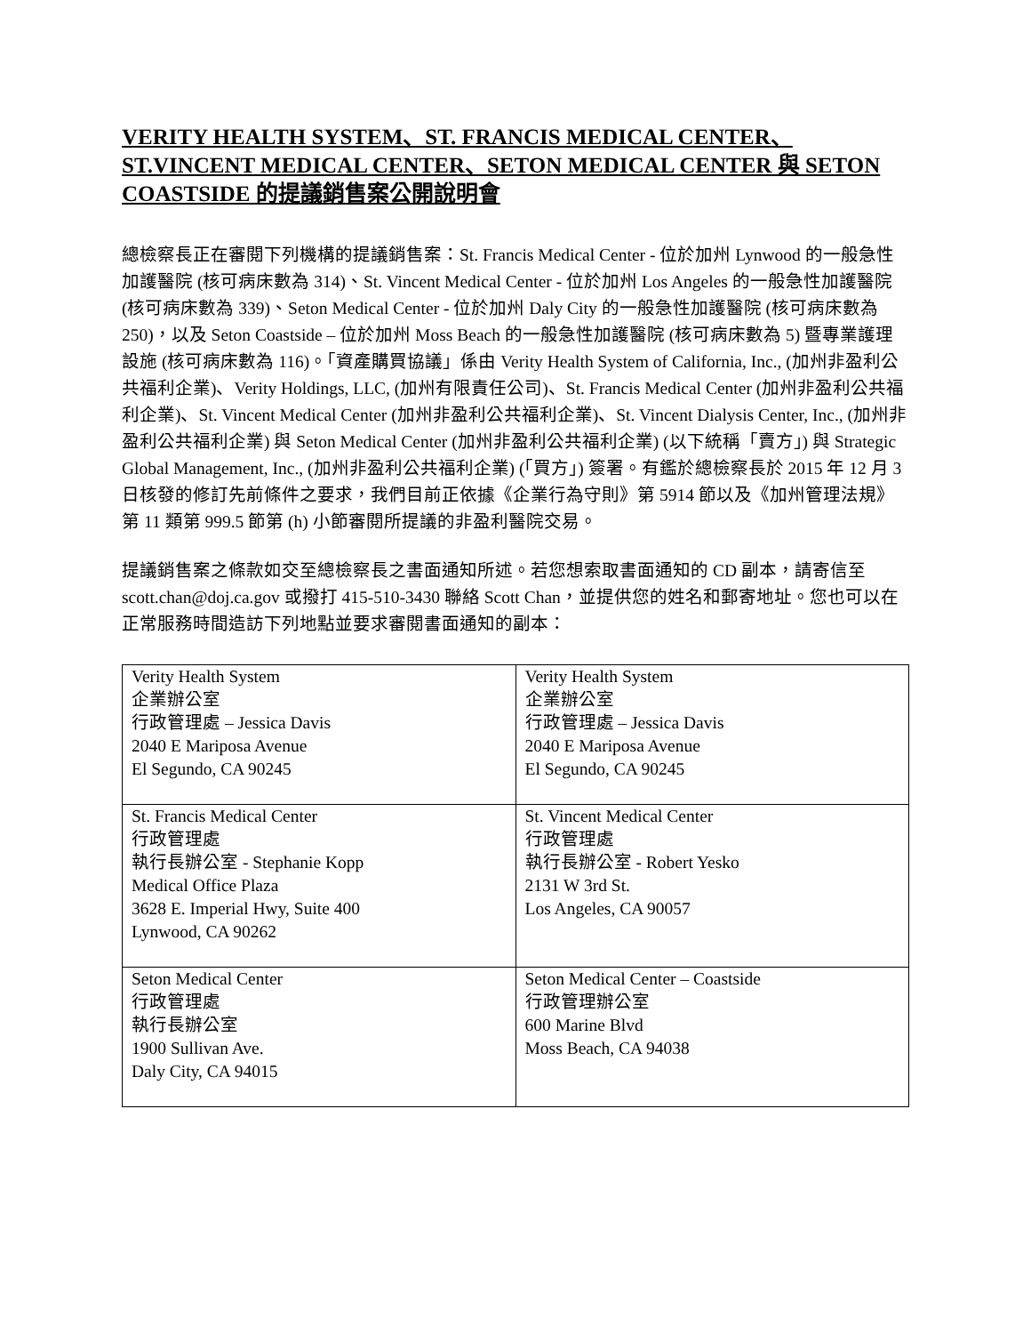VERITY HEALTH SYSTEM、ST. FRANCIS MEDICAL CENTER、 ST.VINCENT MEDICAL CENTER、SETON MEDICAL CENTER 與 SETON COASTSIDE 的提議銷售案公開說明會
總檢察長正在審閱下列機構的提議銷售案：St. Francis Medical Center - 位於加州 Lynwood 的一般急性加護醫院 (核可病床數為 314)、St. Vincent Medical Center - 位於加州 Los Angeles 的一般急性加護醫院 (核可病床數為 339)、Seton Medical Center - 位於加州 Daly City 的一般急性加護醫院 (核可病床數為 250)，以及 Seton Coastside – 位於加州 Moss Beach 的一般急性加護醫院 (核可病床數為 5) 暨專業護理設施 (核可病床數為 116)。「資產購買協議」係由 Verity Health System of California, Inc., (加州非盈利公共福利企業)、Verity Holdings, LLC, (加州有限責任公司)、St. Francis Medical Center (加州非盈利公共福利企業)、St. Vincent Medical Center (加州非盈利公共福利企業)、St. Vincent Dialysis Center, Inc., (加州非盈利公共福利企業) 與 Seton Medical Center (加州非盈利公共福利企業) (以下統稱「賣方」) 與 Strategic Global Management, Inc., (加州非盈利公共福利企業) (「買方」) 簽署。有鑑於總檢察長於 2015 年 12 月 3 日核發的修訂先前條件之要求，我們目前正依據《企業行為守則》第 5914 節以及《加州管理法規》第 11 類第 999.5 節第 (h) 小節審閱所提議的非盈利醫院交易。
提議銷售案之條款如交至總檢察長之書面通知所述。若您想索取書面通知的 CD 副本，請寄信至 scott.chan@doj.ca.gov 或撥打 415-510-3430 聯絡 Scott Chan，並提供您的姓名和郵寄地址。您也可以在正常服務時間造訪下列地點並要求審閱書面通知的副本：
| Verity Health System 企業辦公室 行政管理處 – Jessica Davis 2040 E Mariposa Avenue El Segundo, CA 90245 | Verity Health System 企業辦公室 行政管理處 – Jessica Davis 2040 E Mariposa Avenue El Segundo, CA 90245 |
| St. Francis Medical Center 行政管理處 執行長辦公室 - Stephanie Kopp Medical Office Plaza 3628 E. Imperial Hwy, Suite 400 Lynwood, CA 90262 | St. Vincent Medical Center 行政管理處 執行長辦公室 - Robert Yesko 2131 W 3rd St. Los Angeles, CA 90057 |
| Seton Medical Center 行政管理處 執行長辦公室 1900 Sullivan Ave. Daly City, CA 94015 | Seton Medical Center – Coastside 行政管理辦公室 600 Marine Blvd Moss Beach, CA 94038 |